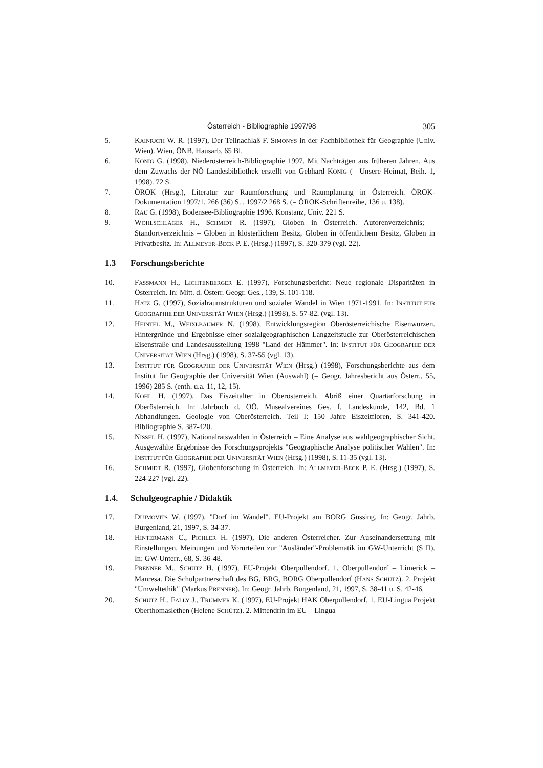Österreich - Bibliographie 1997/98 305
5. KAINRATH W. R. (1997), Der Teilnachlaß F. SIMONYS in der Fachbibliothek für Geographie (Univ. Wien). Wien, ÖNB, Hausarb. 65 Bl.
6. KÖNIG G. (1998), Niederösterreich-Bibliographie 1997. Mit Nachträgen aus früheren Jahren. Aus dem Zuwachs der NÖ Landesbibliothek erstellt von Gebhard KÖNIG (= Unsere Heimat, Beih. 1, 1998). 72 S.
7. ÖROK (Hrsg.), Literatur zur Raumforschung und Raumplanung in Österreich. ÖROK-Dokumentation 1997/1. 266 (36) S. , 1997/2 268 S. (= ÖROK-Schriftenreihe, 136 u. 138).
8. RAU G. (1998), Bodensee-Bibliographie 1996. Konstanz, Univ. 221 S.
9. WOHLSCHLÄGER H., SCHMIDT R. (1997), Globen in Österreich. Autorenverzeichnis; – Standortverzeichnis – Globen in klösterlichem Besitz, Globen in öffentlichem Besitz, Globen in Privatbesitz. In: ALLMEYER-BECK P. E. (Hrsg.) (1997), S. 320-379 (vgl. 22).
1.3 Forschungsberichte
10. FASSMANN H., LICHTENBERGER E. (1997), Forschungsbericht: Neue regionale Disparitäten in Österreich. In: Mitt. d. Österr. Geogr. Ges., 139, S. 101-118.
11. HATZ G. (1997), Sozialraumstrukturen und sozialer Wandel in Wien 1971-1991. In: INSTITUT FÜR GEOGRAPHIE DER UNIVERSITÄT WIEN (Hrsg.) (1998), S. 57-82. (vgl. 13).
12. HEINTEL M., WEIXLBAUMER N. (1998), Entwicklungsregion Oberösterreichische Eisenwurzen. Hintergründe und Ergebnisse einer sozialgeographischen Langzeitstudie zur Oberösterreichischen Eisenstraße und Landesausstellung 1998 "Land der Hämmer". In: INSTITUT FÜR GEOGRAPHIE DER UNIVERSITÄT WIEN (Hrsg.) (1998), S. 37-55 (vgl. 13).
13. INSTITUT FÜR GEOGRAPHIE DER UNIVERSITÄT WIEN (Hrsg.) (1998), Forschungsberichte aus dem Institut für Geographie der Universität Wien (Auswahl) (= Geogr. Jahresbericht aus Österr., 55, 1996) 285 S. (enth. u.a. 11, 12, 15).
14. KOHL H. (1997), Das Eiszeitalter in Oberösterreich. Abriß einer Quartärforschung in Oberösterreich. In: Jahrbuch d. OÖ. Musealvereines Ges. f. Landeskunde, 142, Bd. 1 Abhandlungen. Geologie von Oberösterreich. Teil I: 150 Jahre Eiszeitfloren, S. 341-420. Bibliographie S. 387-420.
15. NISSEL H. (1997), Nationalratswahlen in Österreich – Eine Analyse aus wahlgeographischer Sicht. Ausgewählte Ergebnisse des Forschungsprojekts "Geographische Analyse politischer Wahlen". In: INSTITUT FÜR GEOGRAPHIE DER UNIVERSITÄT WIEN (Hrsg.) (1998), S. 11-35 (vgl. 13).
16. SCHMIDT R. (1997), Globenforschung in Österreich. In: ALLMEYER-BECK P. E. (Hrsg.) (1997), S. 224-227 (vgl. 22).
1.4. Schulgeographie / Didaktik
17. DUJMOVITS W. (1997), "Dorf im Wandel". EU-Projekt am BORG Güssing. In: Geogr. Jahrb. Burgenland, 21, 1997, S. 34-37.
18. HINTERMANN C., PICHLER H. (1997), Die anderen Österreicher. Zur Auseinandersetzung mit Einstellungen, Meinungen und Vorurteilen zur "Ausländer"-Problematik im GW-Unterricht (S II). In: GW-Unterr., 68, S. 36-48.
19. PRENNER M., SCHÜTZ H. (1997), EU-Projekt Oberpullendorf. 1. Oberpullendorf – Limerick – Manresa. Die Schulpartnerschaft des BG, BRG, BORG Oberpullendorf (HANS SCHÜTZ). 2. Projekt "Umweltethik" (Markus PRENNER). In: Geogr. Jahrb. Burgenland, 21, 1997, S. 38-41 u. S. 42-46.
20. SCHÜTZ H., FALLY J., TRUMMER K. (1997), EU-Projekt HAK Oberpullendorf. 1. EU-Lingua Projekt Oberthomaslethen (Helene SCHÜTZ). 2. Mittendrin im EU – Lingua –